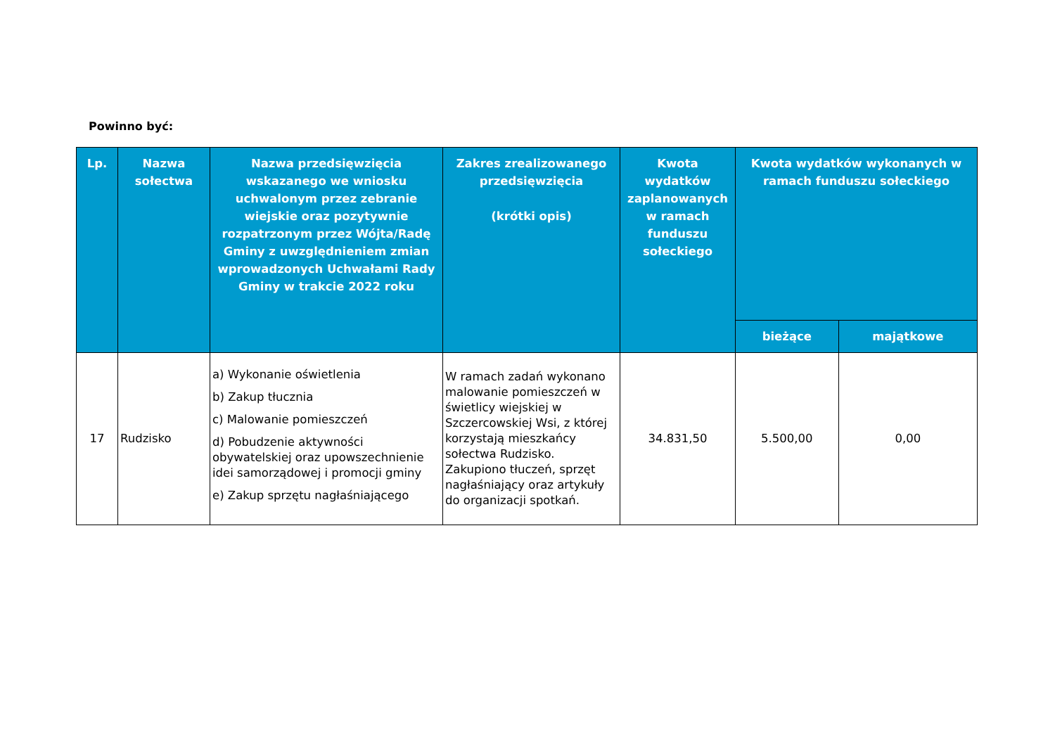Powinno być:
| Lp. | Nazwa sołectwa | Nazwa przedsięwzięcia wskazanego we wniosku uchwalonym przez zebranie wiejskie oraz pozytywnie rozpatrzonym przez Wójta/Radę Gminy z uwzględnieniem zmian wprowadzonych Uchwałami Rady Gminy w trakcie 2022 roku | Zakres zrealizowanego przedsięwzięcia (krótki opis) | Kwota wydatków zaplanowanych w ramach funduszu sołeckiego | Kwota wydatków wykonanych w ramach funduszu sołeckiego | |
| --- | --- | --- | --- | --- | --- | --- |
| | | | | | bieżące | majątkowe |
| 17 | Rudzisko | a) Wykonanie oświetlenia b) Zakup tłucznia c) Malowanie pomieszczeń d) Pobudzenie aktywności obywatelskiej oraz upowszechnienie idei samorządowej i promocji gminy e) Zakup sprzętu nagłaśniającego | W ramach zadań wykonano malowanie pomieszczeń w świetlicy wiejskiej w Szczercowskiej Wsi, z której korzystają mieszkańcy sołectwa Rudzisko. Zakupiono tłuczeń, sprzęt nagłaśniający oraz artykuły do organizacji spotkań. | 34.831,50 | 5.500,00 | 0,00 |